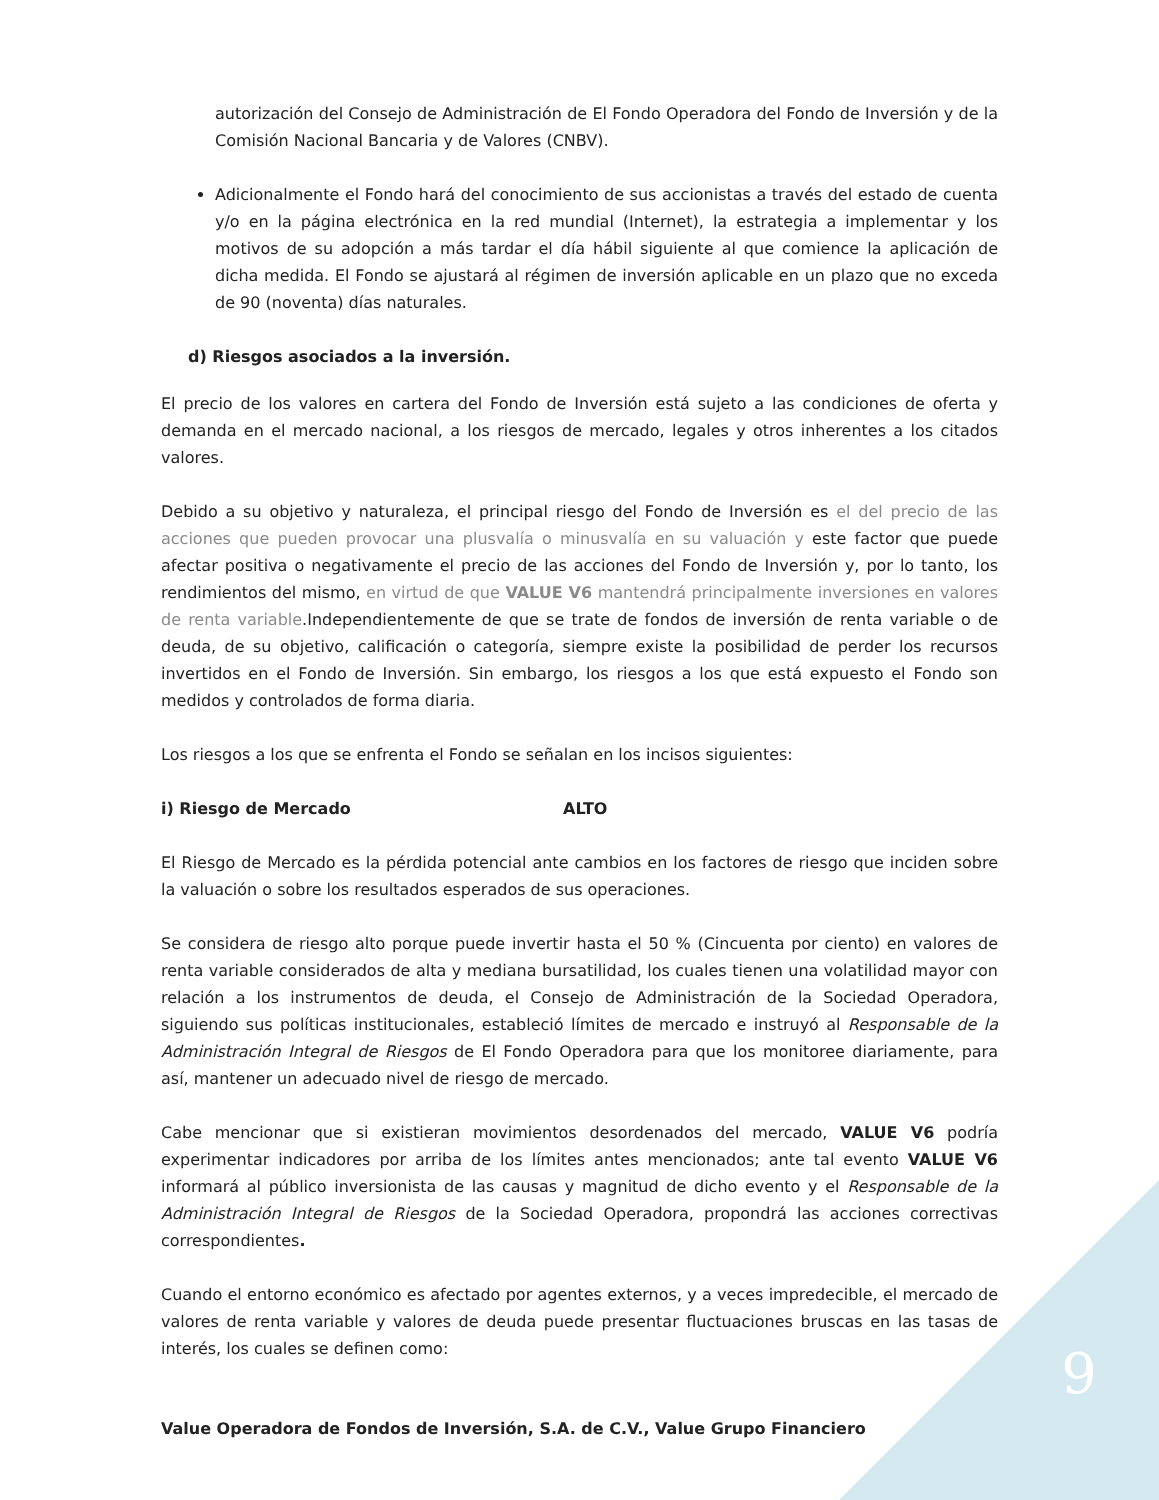autorización del Consejo de Administración de El Fondo Operadora del Fondo de Inversión y de la Comisión Nacional Bancaria y de Valores (CNBV).
Adicionalmente el Fondo hará del conocimiento de sus accionistas a través del estado de cuenta y/o en la página electrónica en la red mundial (Internet), la estrategia a implementar y los motivos de su adopción a más tardar el día hábil siguiente al que comience la aplicación de dicha medida. El Fondo se ajustará al régimen de inversión aplicable en un plazo que no exceda de 90 (noventa) días naturales.
d) Riesgos asociados a la inversión.
El precio de los valores en cartera del Fondo de Inversión está sujeto a las condiciones de oferta y demanda en el mercado nacional, a los riesgos de mercado, legales y otros inherentes a los citados valores.
Debido a su objetivo y naturaleza, el principal riesgo del Fondo de Inversión es el del precio de las acciones que pueden provocar una plusvalía o minusvalía en su valuación y este factor que puede afectar positiva o negativamente el precio de las acciones del Fondo de Inversión y, por lo tanto, los rendimientos del mismo, en virtud de que VALUE V6 mantendrá principalmente inversiones en valores de renta variable.Independientemente de que se trate de fondos de inversión de renta variable o de deuda, de su objetivo, calificación o categoría, siempre existe la posibilidad de perder los recursos invertidos en el Fondo de Inversión. Sin embargo, los riesgos a los que está expuesto el Fondo son medidos y controlados de forma diaria.
Los riesgos a los que se enfrenta el Fondo se señalan en los incisos siguientes:
i) Riesgo de Mercado ALTO
El Riesgo de Mercado es la pérdida potencial ante cambios en los factores de riesgo que inciden sobre la valuación o sobre los resultados esperados de sus operaciones.
Se considera de riesgo alto porque puede invertir hasta el 50 % (Cincuenta por ciento) en valores de renta variable considerados de alta y mediana bursatilidad, los cuales tienen una volatilidad mayor con relación a los instrumentos de deuda, el Consejo de Administración de la Sociedad Operadora, siguiendo sus políticas institucionales, estableció límites de mercado e instruyó al Responsable de la Administración Integral de Riesgos de El Fondo Operadora para que los monitoree diariamente, para así, mantener un adecuado nivel de riesgo de mercado.
Cabe mencionar que si existieran movimientos desordenados del mercado, VALUE V6 podría experimentar indicadores por arriba de los límites antes mencionados; ante tal evento VALUE V6 informará al público inversionista de las causas y magnitud de dicho evento y el Responsable de la Administración Integral de Riesgos de la Sociedad Operadora, propondrá las acciones correctivas correspondientes.
Cuando el entorno económico es afectado por agentes externos, y a veces impredecible, el mercado de valores de renta variable y valores de deuda puede presentar fluctuaciones bruscas en las tasas de interés, los cuales se definen como:
9
Value Operadora de Fondos de Inversión, S.A. de C.V., Value Grupo Financiero